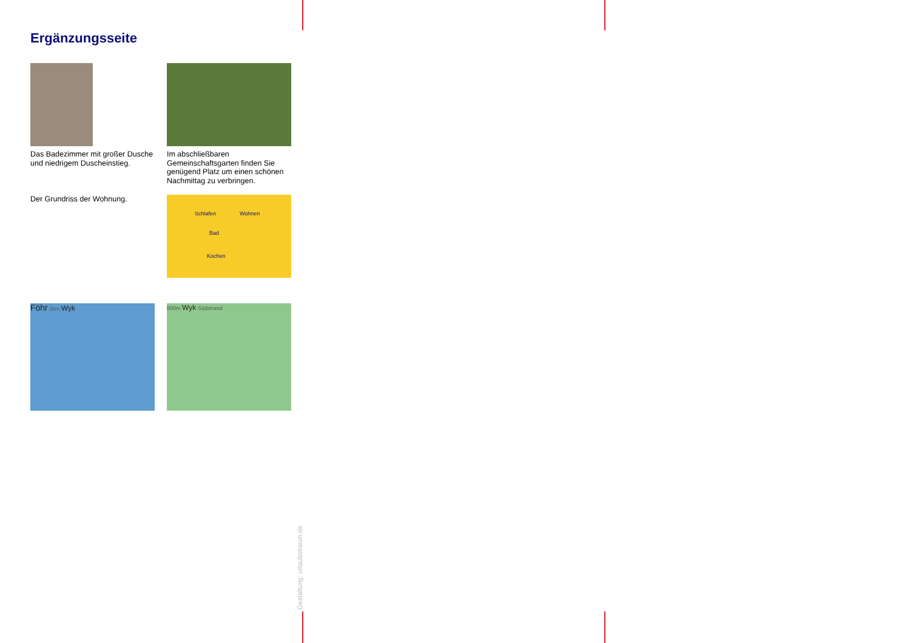Ergänzungsseite
Das Badezimmer mit großer Dusche und niedrigem Duscheinstieg.
Im abschließbaren Gemeinschaftsgarten finden Sie genügend Platz um einen schönen Nachmittag zu verbringen.
Der Grundriss der Wohnung.
Schlafen Wohnen
Bad
Kochen
Föhr 2km Wyk
500m Wyk Südstrand
Gestaltung: urlaubstraum.de